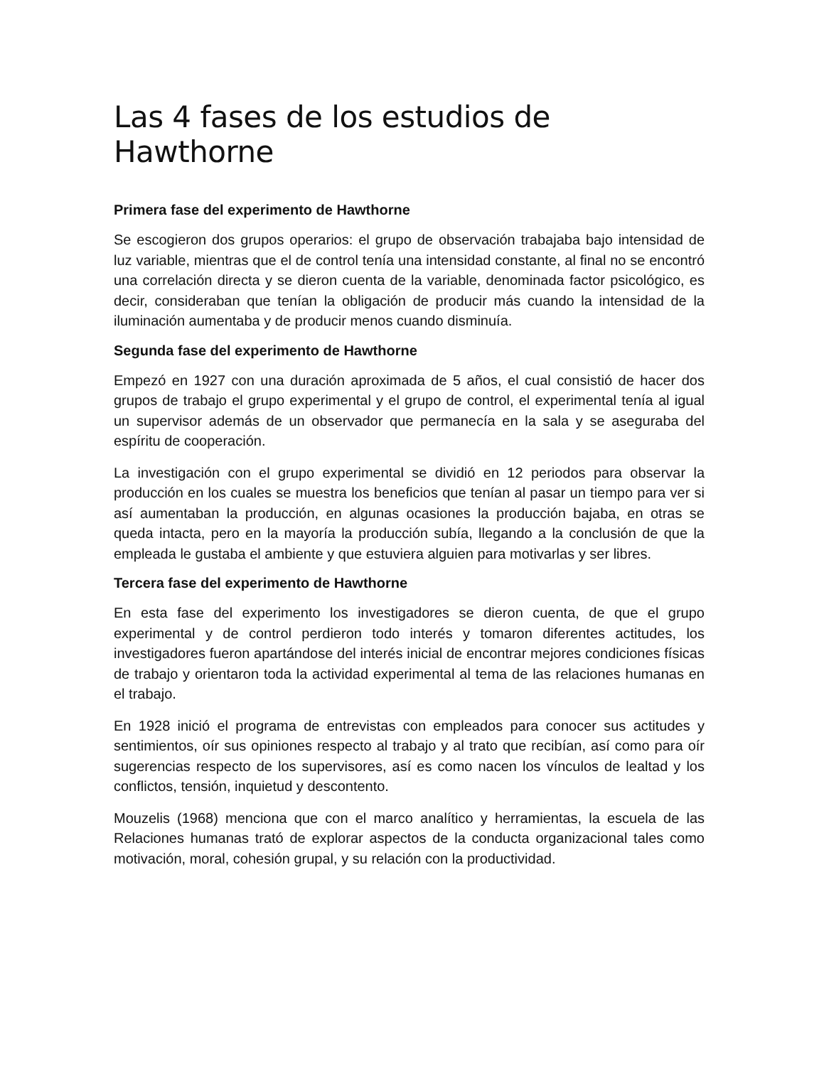Las 4 fases de los estudios de Hawthorne
Primera fase del experimento de Hawthorne
Se escogieron dos grupos operarios: el grupo de observación trabajaba bajo intensidad de luz variable, mientras que el de control tenía una intensidad constante, al final no se encontró una correlación directa y se dieron cuenta de la variable, denominada factor psicológico, es decir, consideraban que tenían la obligación de producir más cuando la intensidad de la iluminación aumentaba y de producir menos cuando disminuía.
Segunda fase del experimento de Hawthorne
Empezó en 1927 con una duración aproximada de 5 años, el cual consistió de hacer dos grupos de trabajo el grupo experimental y el grupo de control, el experimental tenía al igual un supervisor además de un observador que permanecía en la sala y se aseguraba del espíritu de cooperación.
La investigación con el grupo experimental se dividió en 12 periodos para observar la producción en los cuales se muestra los beneficios que tenían al pasar un tiempo para ver si así aumentaban la producción, en algunas ocasiones la producción bajaba, en otras se queda intacta, pero en la mayoría la producción subía, llegando a la conclusión de que la empleada le gustaba el ambiente y que estuviera alguien para motivarlas y ser libres.
Tercera fase del experimento de Hawthorne
En esta fase del experimento los investigadores se dieron cuenta, de que el grupo experimental y de control perdieron todo interés y tomaron diferentes actitudes, los investigadores fueron apartándose del interés inicial de encontrar mejores condiciones físicas de trabajo y orientaron toda la actividad experimental al tema de las relaciones humanas en el trabajo.
En 1928 inició el programa de entrevistas con empleados para conocer sus actitudes y sentimientos, oír sus opiniones respecto al trabajo y al trato que recibían, así como para oír sugerencias respecto de los supervisores, así es como nacen los vínculos de lealtad y los conflictos, tensión, inquietud y descontento.
Mouzelis (1968) menciona que con el marco analítico y herramientas, la escuela de las Relaciones humanas trató de explorar aspectos de la conducta organizacional tales como motivación, moral, cohesión grupal, y su relación con la productividad.